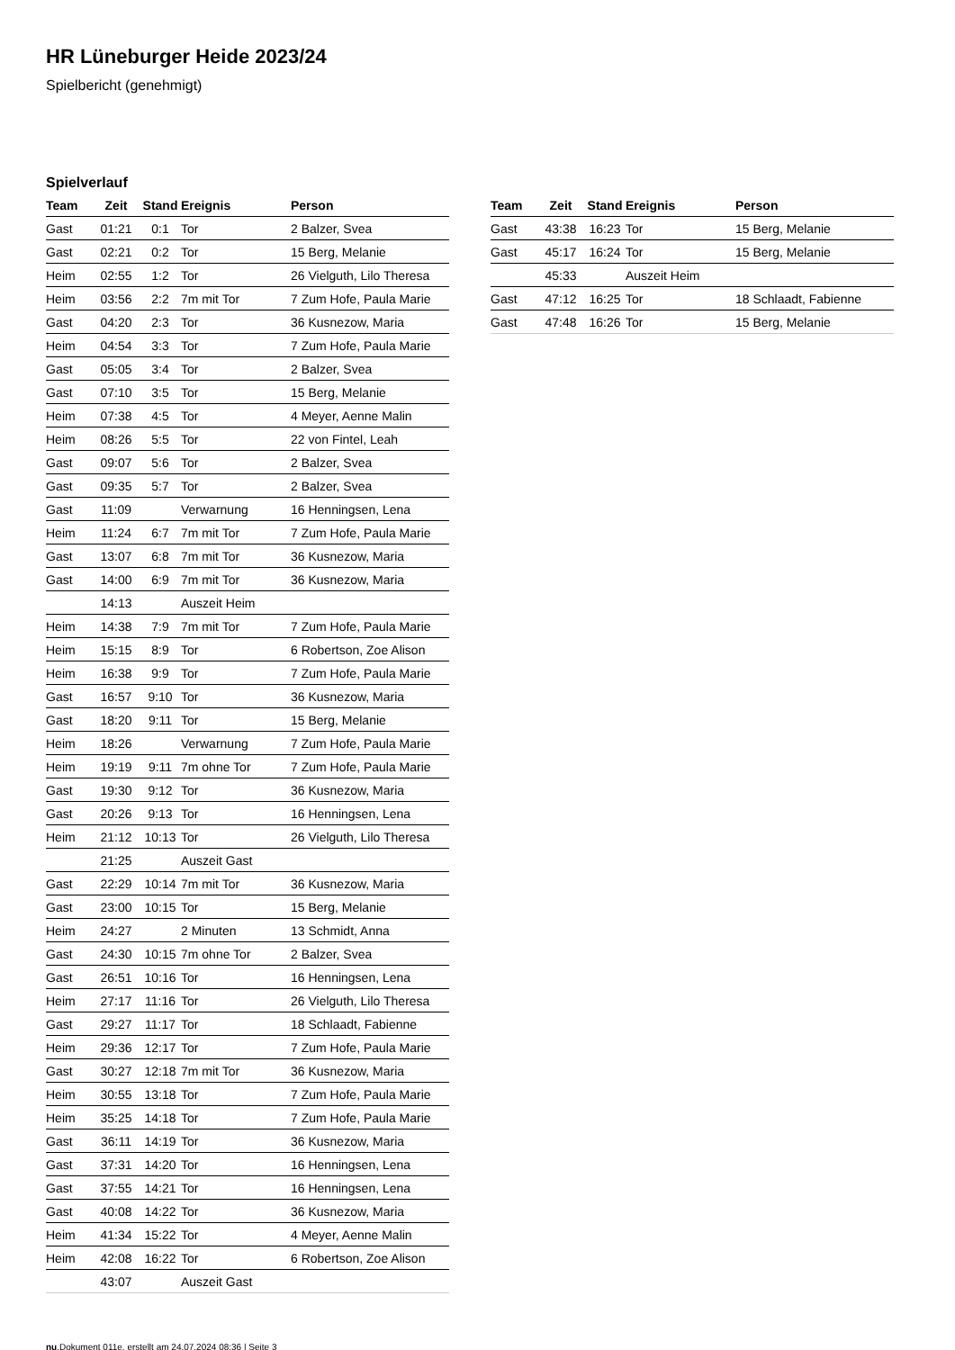HR Lüneburger Heide 2023/24
Spielbericht (genehmigt)
Spielverlauf
| Team | Zeit | Stand | Ereignis | Person |
| --- | --- | --- | --- | --- |
| Gast | 01:21 | 0:1 | Tor | 2 Balzer, Svea |
| Gast | 02:21 | 0:2 | Tor | 15 Berg, Melanie |
| Heim | 02:55 | 1:2 | Tor | 26 Vielguth, Lilo Theresa |
| Heim | 03:56 | 2:2 | 7m mit Tor | 7 Zum Hofe, Paula Marie |
| Gast | 04:20 | 2:3 | Tor | 36 Kusnezow, Maria |
| Heim | 04:54 | 3:3 | Tor | 7 Zum Hofe, Paula Marie |
| Gast | 05:05 | 3:4 | Tor | 2 Balzer, Svea |
| Gast | 07:10 | 3:5 | Tor | 15 Berg, Melanie |
| Heim | 07:38 | 4:5 | Tor | 4 Meyer, Aenne Malin |
| Heim | 08:26 | 5:5 | Tor | 22 von Fintel, Leah |
| Gast | 09:07 | 5:6 | Tor | 2 Balzer, Svea |
| Gast | 09:35 | 5:7 | Tor | 2 Balzer, Svea |
| Gast | 11:09 | | Verwarnung | 16 Henningsen, Lena |
| Heim | 11:24 | 6:7 | 7m mit Tor | 7 Zum Hofe, Paula Marie |
| Gast | 13:07 | 6:8 | 7m mit Tor | 36 Kusnezow, Maria |
| Gast | 14:00 | 6:9 | 7m mit Tor | 36 Kusnezow, Maria |
| | 14:13 | | Auszeit Heim | |
| Heim | 14:38 | 7:9 | 7m mit Tor | 7 Zum Hofe, Paula Marie |
| Heim | 15:15 | 8:9 | Tor | 6 Robertson, Zoe Alison |
| Heim | 16:38 | 9:9 | Tor | 7 Zum Hofe, Paula Marie |
| Gast | 16:57 | 9:10 | Tor | 36 Kusnezow, Maria |
| Gast | 18:20 | 9:11 | Tor | 15 Berg, Melanie |
| Heim | 18:26 | | Verwarnung | 7 Zum Hofe, Paula Marie |
| Heim | 19:19 | 9:11 | 7m ohne Tor | 7 Zum Hofe, Paula Marie |
| Gast | 19:30 | 9:12 | Tor | 36 Kusnezow, Maria |
| Gast | 20:26 | 9:13 | Tor | 16 Henningsen, Lena |
| Heim | 21:12 | 10:13 | Tor | 26 Vielguth, Lilo Theresa |
| | 21:25 | | Auszeit Gast | |
| Gast | 22:29 | 10:14 | 7m mit Tor | 36 Kusnezow, Maria |
| Gast | 23:00 | 10:15 | Tor | 15 Berg, Melanie |
| Heim | 24:27 | | 2 Minuten | 13 Schmidt, Anna |
| Gast | 24:30 | 10:15 | 7m ohne Tor | 2 Balzer, Svea |
| Gast | 26:51 | 10:16 | Tor | 16 Henningsen, Lena |
| Heim | 27:17 | 11:16 | Tor | 26 Vielguth, Lilo Theresa |
| Gast | 29:27 | 11:17 | Tor | 18 Schlaadt, Fabienne |
| Heim | 29:36 | 12:17 | Tor | 7 Zum Hofe, Paula Marie |
| Gast | 30:27 | 12:18 | 7m mit Tor | 36 Kusnezow, Maria |
| Heim | 30:55 | 13:18 | Tor | 7 Zum Hofe, Paula Marie |
| Heim | 35:25 | 14:18 | Tor | 7 Zum Hofe, Paula Marie |
| Gast | 36:11 | 14:19 | Tor | 36 Kusnezow, Maria |
| Gast | 37:31 | 14:20 | Tor | 16 Henningsen, Lena |
| Gast | 37:55 | 14:21 | Tor | 16 Henningsen, Lena |
| Gast | 40:08 | 14:22 | Tor | 36 Kusnezow, Maria |
| Heim | 41:34 | 15:22 | Tor | 4 Meyer, Aenne Malin |
| Heim | 42:08 | 16:22 | Tor | 6 Robertson, Zoe Alison |
| | 43:07 | | Auszeit Gast | |
| Team | Zeit | Stand | Ereignis | Person |
| --- | --- | --- | --- | --- |
| Gast | 43:38 | 16:23 | Tor | 15 Berg, Melanie |
| Gast | 45:17 | 16:24 | Tor | 15 Berg, Melanie |
| | 45:33 | | Auszeit Heim | |
| Gast | 47:12 | 16:25 | Tor | 18 Schlaadt, Fabienne |
| Gast | 47:48 | 16:26 | Tor | 15 Berg, Melanie |
nu.Dokument 011e, erstellt am 24.07.2024 08:36 | Seite 3